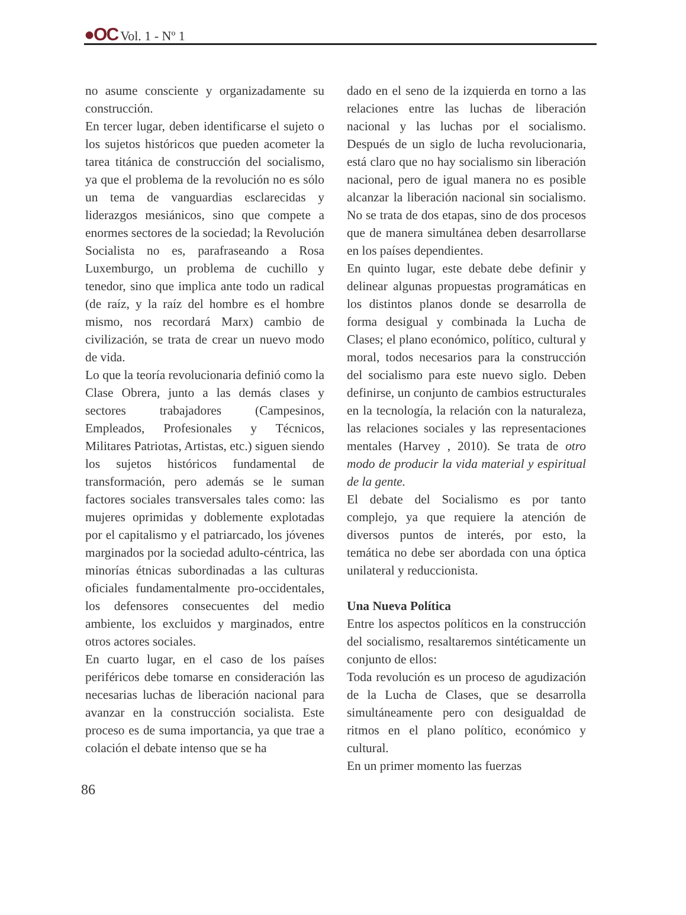●OC Vol. 1 - Nº 1
no asume consciente y organizadamente su construcción.
En tercer lugar, deben identificarse el sujeto o los sujetos históricos que pueden acometer la tarea titánica de construcción del socialismo, ya que el problema de la revolución no es sólo un tema de vanguardias esclarecidas y liderazgos mesiánicos, sino que compete a enormes sectores de la sociedad; la Revolución Socialista no es, parafraseando a Rosa Luxemburgo, un problema de cuchillo y tenedor, sino que implica ante todo un radical (de raíz, y la raíz del hombre es el hombre mismo, nos recordará Marx) cambio de civilización, se trata de crear un nuevo modo de vida.
Lo que la teoría revolucionaria definió como la Clase Obrera, junto a las demás clases y sectores trabajadores (Campesinos, Empleados, Profesionales y Técnicos, Militares Patriotas, Artistas, etc.) siguen siendo los sujetos históricos fundamental de transformación, pero además se le suman factores sociales transversales tales como: las mujeres oprimidas y doblemente explotadas por el capitalismo y el patriarcado, los jóvenes marginados por la sociedad adulto-céntrica, las minorías étnicas subordinadas a las culturas oficiales fundamentalmente pro-occidentales, los defensores consecuentes del medio ambiente, los excluidos y marginados, entre otros actores sociales.
En cuarto lugar, en el caso de los países periféricos debe tomarse en consideración las necesarias luchas de liberación nacional para avanzar en la construcción socialista. Este proceso es de suma importancia, ya que trae a colación el debate intenso que se ha
dado en el seno de la izquierda en torno a las relaciones entre las luchas de liberación nacional y las luchas por el socialismo. Después de un siglo de lucha revolucionaria, está claro que no hay socialismo sin liberación nacional, pero de igual manera no es posible alcanzar la liberación nacional sin socialismo. No se trata de dos etapas, sino de dos procesos que de manera simultánea deben desarrollarse en los países dependientes.
En quinto lugar, este debate debe definir y delinear algunas propuestas programáticas en los distintos planos donde se desarrolla de forma desigual y combinada la Lucha de Clases; el plano económico, político, cultural y moral, todos necesarios para la construcción del socialismo para este nuevo siglo. Deben definirse, un conjunto de cambios estructurales en la tecnología, la relación con la naturaleza, las relaciones sociales y las representaciones mentales (Harvey , 2010). Se trata de otro modo de producir la vida material y espiritual de la gente.
El debate del Socialismo es por tanto complejo, ya que requiere la atención de diversos puntos de interés, por esto, la temática no debe ser abordada con una óptica unilateral y reduccionista.
Una Nueva Política
Entre los aspectos políticos en la construcción del socialismo, resaltaremos sintéticamente un conjunto de ellos:
Toda revolución es un proceso de agudización de la Lucha de Clases, que se desarrolla simultáneamente pero con desigualdad de ritmos en el plano político, económico y cultural.
En un primer momento las fuerzas
86